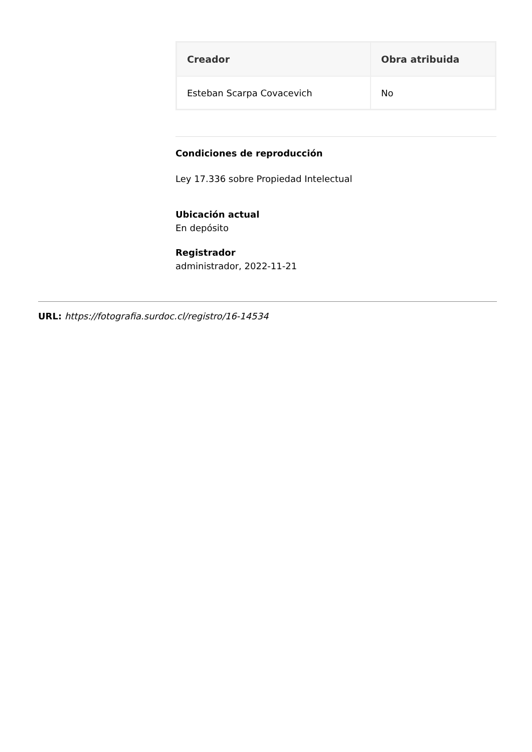| Creador | Obra atribuida |
| --- | --- |
| Esteban Scarpa Covacevich | No |
Condiciones de reproducción
Ley 17.336 sobre Propiedad Intelectual
Ubicación actual
En depósito
Registrador
administrador, 2022-11-21
URL: https://fotografia.surdoc.cl/registro/16-14534